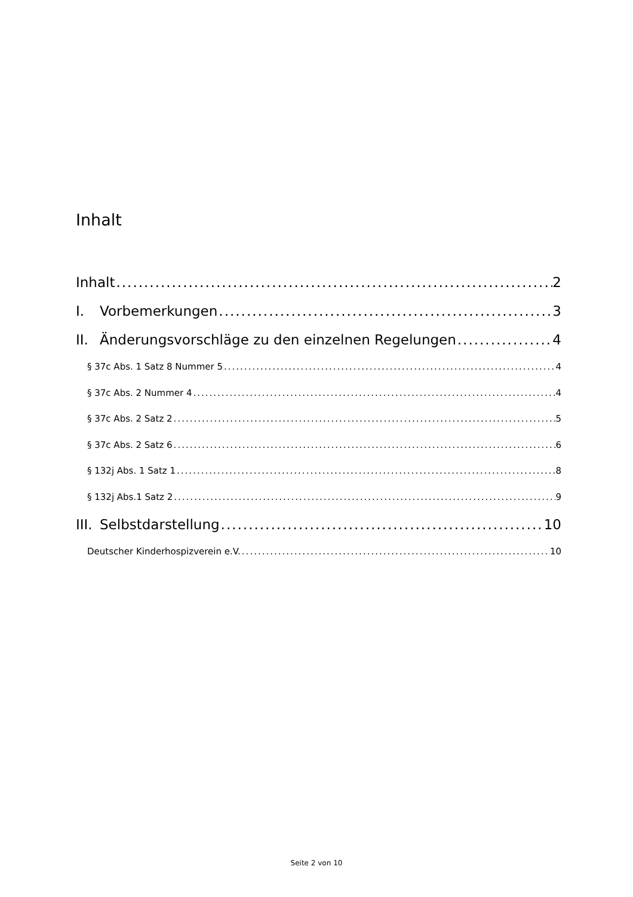Inhalt
Inhalt 2
I. Vorbemerkungen 3
II. Änderungsvorschläge zu den einzelnen Regelungen 4
§ 37c Abs. 1 Satz 8 Nummer 5 4
§ 37c Abs. 2 Nummer 4 4
§ 37c Abs. 2 Satz 2 5
§ 37c Abs. 2 Satz 6 6
§ 132j Abs. 1 Satz 1 8
§ 132j Abs.1 Satz 2 9
III. Selbstdarstellung 10
Deutscher Kinderhospizverein e.V. 10
Seite 2 von 10